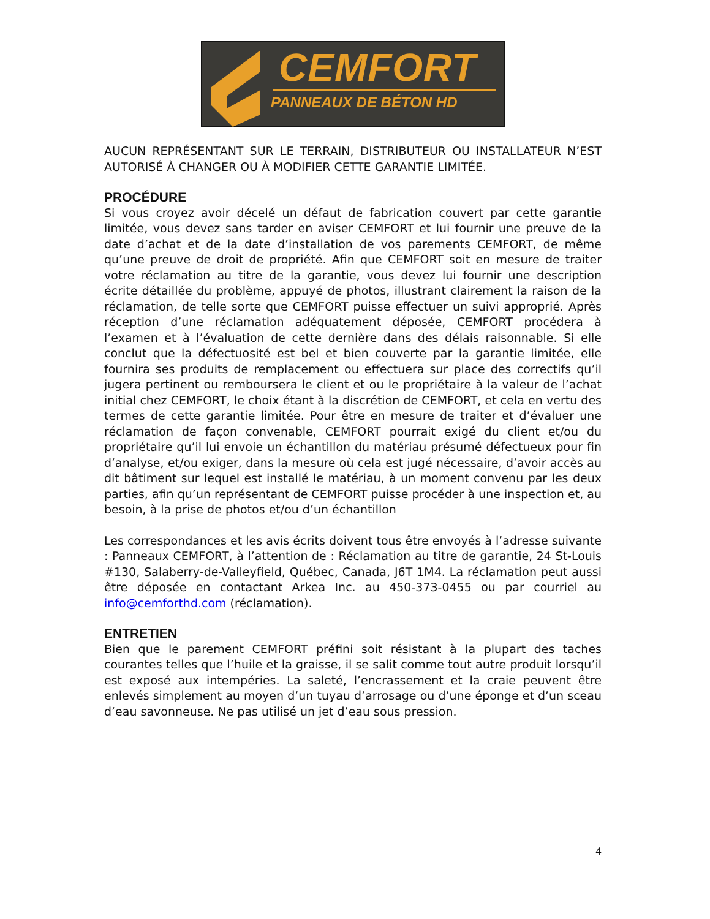CEMFORT
PANNEAUX DE BÉTON HD
AUCUN REPRÉSENTANT SUR LE TERRAIN, DISTRIBUTEUR OU INSTALLATEUR N’EST AUTORISÉ À CHANGER OU À MODIFIER CETTE GARANTIE LIMITÉE.
PROCÉDURE
Si vous croyez avoir décelé un défaut de fabrication couvert par cette garantie limitée, vous devez sans tarder en aviser CEMFORT et lui fournir une preuve de la date d’achat et de la date d’installation de vos parements CEMFORT, de même qu’une preuve de droit de propriété. Afin que CEMFORT soit en mesure de traiter votre réclamation au titre de la garantie, vous devez lui fournir une description écrite détaillée du problème, appuyé de photos, illustrant clairement la raison de la réclamation, de telle sorte que CEMFORT puisse effectuer un suivi approprié. Après réception d’une réclamation adéquatement déposée, CEMFORT procédera à l’examen et à l’évaluation de cette dernière dans des délais raisonnable. Si elle conclut que la défectuosité est bel et bien couverte par la garantie limitée, elle fournira ses produits de remplacement ou effectuera sur place des correctifs qu’il jugera pertinent ou remboursera le client et ou le propriétaire à la valeur de l’achat initial chez CEMFORT, le choix étant à la discrétion de CEMFORT, et cela en vertu des termes de cette garantie limitée. Pour être en mesure de traiter et d’évaluer une réclamation de façon convenable, CEMFORT pourrait exigé du client et/ou du propriétaire qu’il lui envoie un échantillon du matériau présumé défectueux pour fin d’analyse, et/ou exiger, dans la mesure où cela est jugé nécessaire, d’avoir accès au dit bâtiment sur lequel est installé le matériau, à un moment convenu par les deux parties, afin qu’un représentant de CEMFORT puisse procéder à une inspection et, au besoin, à la prise de photos et/ou d’un échantillon
Les correspondances et les avis écrits doivent tous être envoyés à l’adresse suivante : Panneaux CEMFORT, à l’attention de : Réclamation au titre de garantie, 24 St-Louis #130, Salaberry-de-Valleyfield, Québec, Canada, J6T 1M4. La réclamation peut aussi être déposée en contactant Arkea Inc. au 450-373-0455 ou par courriel au info@cemforthd.com (réclamation).
ENTRETIEN
Bien que le parement CEMFORT préfini soit résistant à la plupart des taches courantes telles que l’huile et la graisse, il se salit comme tout autre produit lorsqu’il est exposé aux intempéries. La saleté, l’encrassement et la craie peuvent être enlevés simplement au moyen d’un tuyau d’arrosage ou d’une éponge et d’un sceau d’eau savonneuse. Ne pas utilisé un jet d’eau sous pression.
4